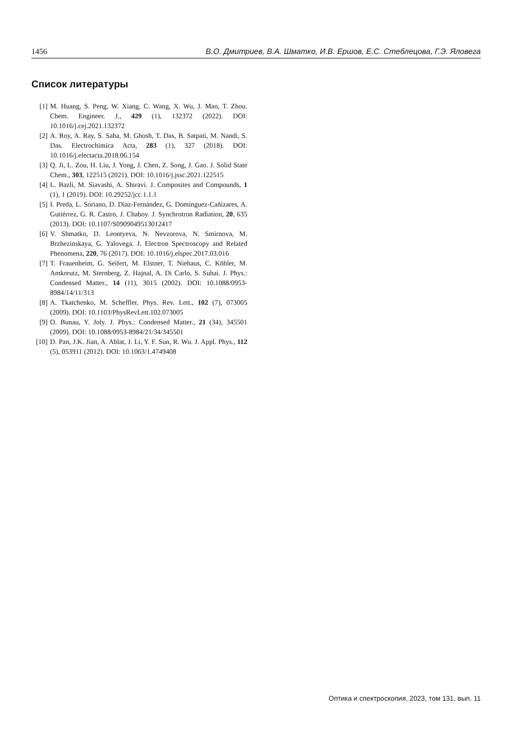1456 В.О. Дмитриев, В.А. Шматко, И.В. Ершов, Е.С. Стеблецова, Г.Э. Яловега
Список литературы
[1] M. Huang, S. Peng, W. Xiang, C. Wang, X. Wu, J. Mao, T. Zhou. Chem. Engineer. J., 429 (1), 132372 (2022). DOI: 10.1016/j.cej.2021.132372
[2] A. Roy, A. Ray, S. Saha, M. Ghosh, T. Das, B. Satpati, M. Nandi, S. Das. Electrochimica Acta, 283 (1), 327 (2018). DOI: 10.1016/j.electacta.2018.06.154
[3] Q. Ji, L. Zou, H. Liu, J. Yong, J. Chen, Z. Song, J. Gao. J. Solid State Chem., 303, 122515 (2021). DOI: 10.1016/j.jssc.2021.122515
[4] L. Bazli, M. Siavashi, A. Shiravi. J. Composites and Compounds, 1 (1), 1 (2019). DOI: 10.29252/jcc.1.1.1
[5] I. Preda, L. Soriano, D. Díaz-Fernández, G. Domínguez-Cañizares, A. Gutiérrez, G. R. Castro, J. Chaboy. J. Synchrotron Radiation, 20, 635 (2013). DOI: 10.1107/S0909049513012417
[6] V. Shmatko, D. Leontyeva, N. Nevzorova, N. Smirnova, M. Brzhezinskaya, G. Yalovega. J. Electron Spectroscopy and Related Phenomena, 220, 76 (2017). DOI: 10.1016/j.elspec.2017.03.016
[7] T. Frauenheim, G. Seifert, M. Elstner, T. Niehaus, C. Köhler, M. Amkreutz, M. Sternberg, Z. Hajnal, A. Di Carlo, S. Suhai. J. Phys.: Condensed Matter., 14 (11), 3015 (2002). DOI: 10.1088/0953-8984/14/11/313
[8] A. Tkatchenko, M. Scheffler. Phys. Rev. Lett., 102 (7), 073005 (2009). DOI: 10.1103/PhysRevLett.102.073005
[9] O. Bunau, Y. Joly. J. Phys.: Condensed Matter., 21 (34), 345501 (2009). DOI: 10.1088/0953-8984/21/34/345501
[10] D. Pan, J.K. Jian, A. Ablat, J. Li, Y. F. Sun, R. Wu. J. Appl. Phys., 112 (5), 053911 (2012). DOI: 10.1063/1.4749408
Оптика и спектроскопия, 2023, том 131, вып. 11